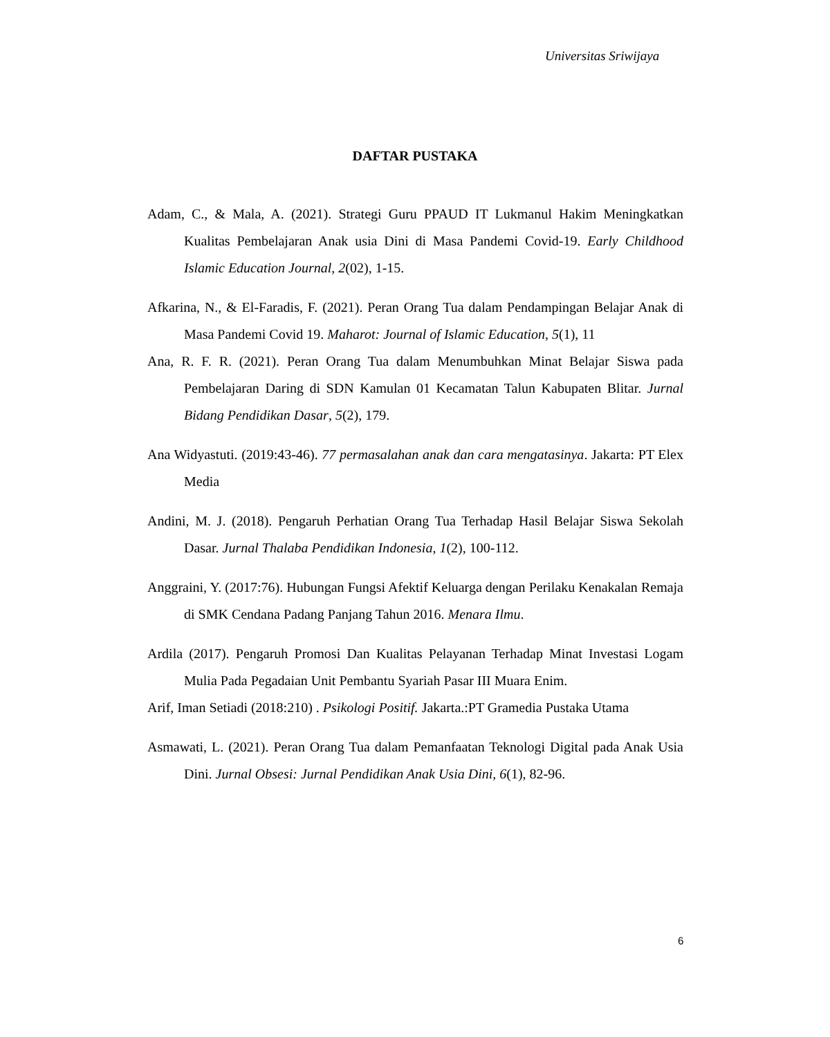Universitas Sriwijaya
DAFTAR PUSTAKA
Adam, C., & Mala, A. (2021). Strategi Guru PPAUD IT Lukmanul Hakim Meningkatkan Kualitas Pembelajaran Anak usia Dini di Masa Pandemi Covid-19. Early Childhood Islamic Education Journal, 2(02), 1-15.
Afkarina, N., & El-Faradis, F. (2021). Peran Orang Tua dalam Pendampingan Belajar Anak di Masa Pandemi Covid 19. Maharot: Journal of Islamic Education, 5(1), 11
Ana, R. F. R. (2021). Peran Orang Tua dalam Menumbuhkan Minat Belajar Siswa pada Pembelajaran Daring di SDN Kamulan 01 Kecamatan Talun Kabupaten Blitar. Jurnal Bidang Pendidikan Dasar, 5(2), 179.
Ana Widyastuti. (2019:43-46). 77 permasalahan anak dan cara mengatasinya. Jakarta: PT Elex Media
Andini, M. J. (2018). Pengaruh Perhatian Orang Tua Terhadap Hasil Belajar Siswa Sekolah Dasar. Jurnal Thalaba Pendidikan Indonesia, 1(2), 100-112.
Anggraini, Y. (2017:76). Hubungan Fungsi Afektif Keluarga dengan Perilaku Kenakalan Remaja di SMK Cendana Padang Panjang Tahun 2016. Menara Ilmu.
Ardila (2017). Pengaruh Promosi Dan Kualitas Pelayanan Terhadap Minat Investasi Logam Mulia Pada Pegadaian Unit Pembantu Syariah Pasar III Muara Enim.
Arif, Iman Setiadi (2018:210) . Psikologi Positif. Jakarta.:PT Gramedia Pustaka Utama
Asmawati, L. (2021). Peran Orang Tua dalam Pemanfaatan Teknologi Digital pada Anak Usia Dini. Jurnal Obsesi: Jurnal Pendidikan Anak Usia Dini, 6(1), 82-96.
6